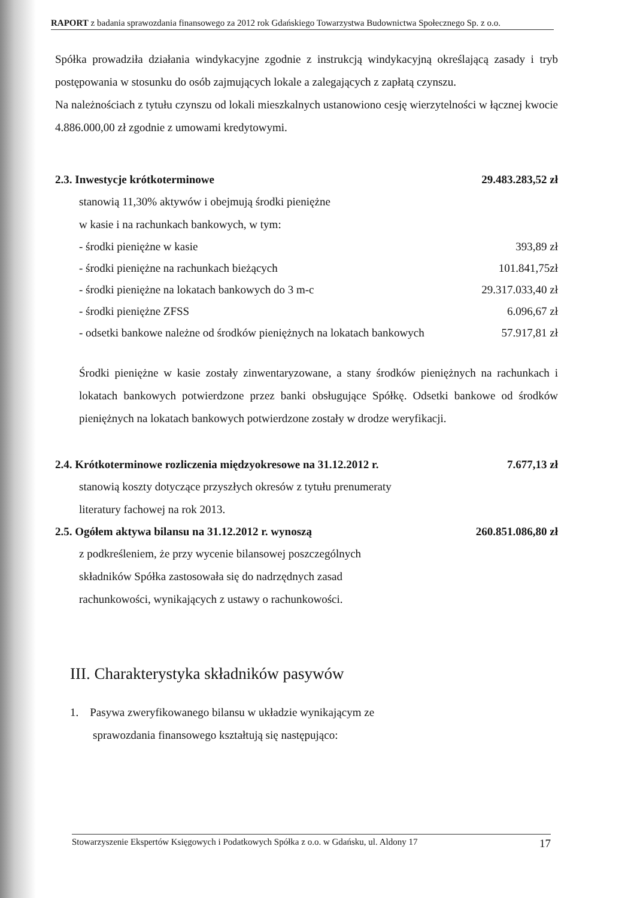RAPORT z badania sprawozdania finansowego za 2012 rok Gdańskiego Towarzystwa Budownictwa Społecznego Sp. z o.o.
Spółka prowadziła działania windykacyjne zgodnie z instrukcją windykacyjną określającą zasady i tryb postępowania w stosunku do osób zajmujących lokale a zalegających z zapłatą czynszu.
Na należnościach z tytułu czynszu od lokali mieszkalnych ustanowiono cesję wierzytelności w łącznej kwocie 4.886.000,00 zł zgodnie z umowami kredytowymi.
2.3. Inwestycje krótkoterminowe 29.483.283,52 zł
stanowią 11,30% aktywów i obejmują środki pieniężne
w kasie i na rachunkach bankowych, w tym:
- środki pieniężne w kasie 393,89 zł
- środki pieniężne na rachunkach bieżących 101.841,75zł
- środki pieniężne na lokatach bankowych do 3 m-c 29.317.033,40 zł
- środki pieniężne ZFSS 6.096,67 zł
- odsetki bankowe należne od środków pieniężnych na lokatach bankowych 57.917,81 zł
Środki pieniężne w kasie zostały zinwentaryzowane, a stany środków pieniężnych na rachunkach i lokatach bankowych potwierdzone przez banki obsługujące Spółkę. Odsetki bankowe od środków pieniężnych na lokatach bankowych potwierdzone zostały w drodze weryfikacji.
2.4. Krótkoterminowe rozliczenia międzyokresowe na 31.12.2012 r. 7.677,13 zł
stanowią koszty dotyczące przyszłych okresów z tytułu prenumeraty
literatury fachowej na rok 2013.
2.5. Ogółem aktywa bilansu na 31.12.2012 r. wynoszą 260.851.086,80 zł
z podkreśleniem, że przy wycenie bilansowej poszczególnych
składników Spółka zastosowała się do nadrzędnych zasad
rachunkowości, wynikających z ustawy o rachunkowości.
III. Charakterystyka składników pasywów
1. Pasywa zweryfikowanego bilansu w układzie wynikającym ze
sprawozdania finansowego kształtują się następująco:
Stowarzyszenie Ekspertów Księgowych i Podatkowych Spółka z o.o. w Gdańsku, ul. Aldony 17 17